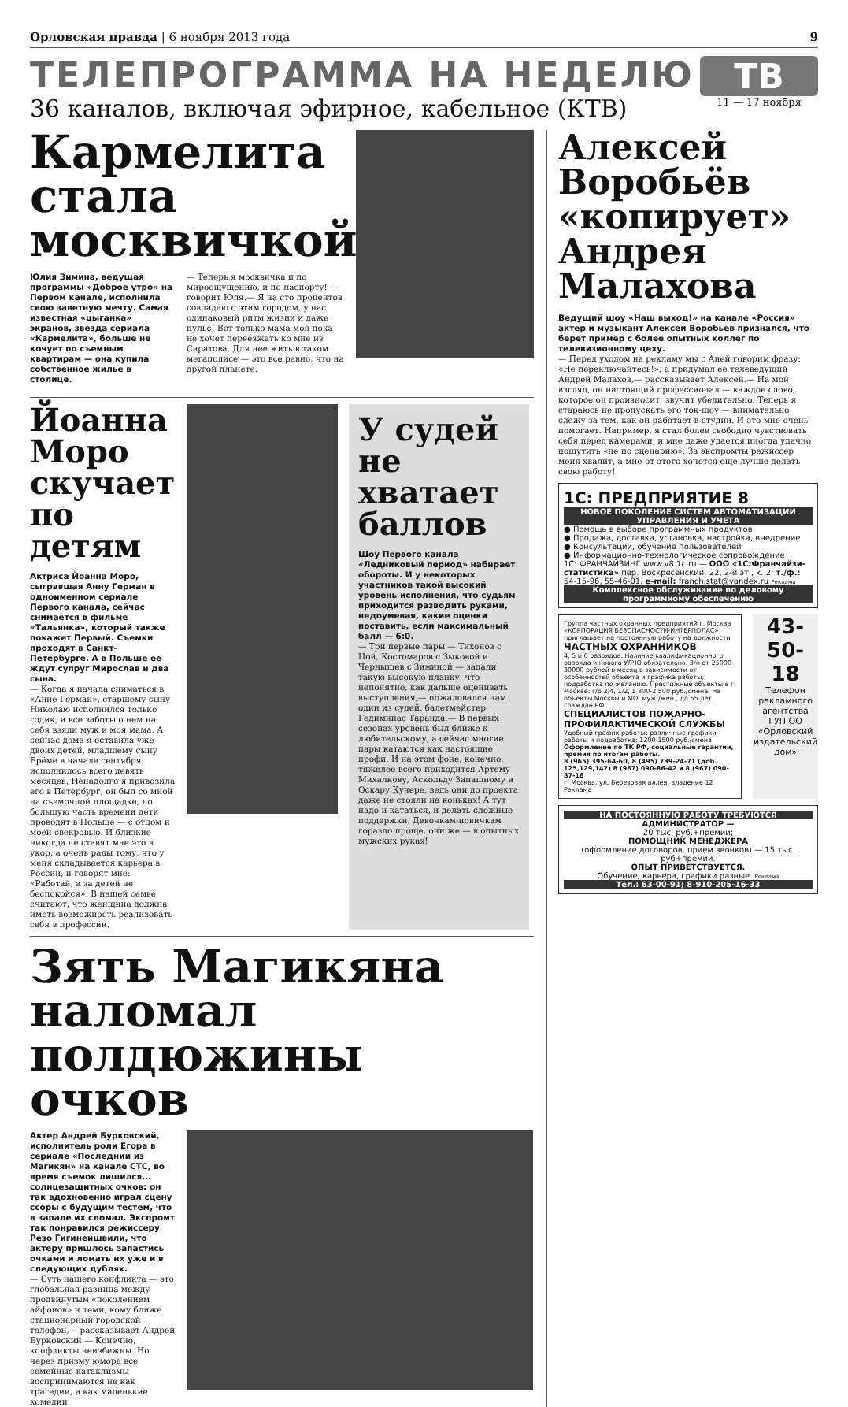Орловская правда | 6 ноября 2013 года 9
ТЕЛЕПРОГРАММА НА НЕДЕЛЮ
36 каналов, включая эфирное, кабельное (КТВ)
ТВ
11 — 17 ноября
Кармелита стала москвичкой
Юлия Зимина, ведущая программы «Доброе утро» на Первом канале, исполнила свою заветную мечту. Самая известная «цыганка» экранов, звезда сериала «Кармелита», больше не кочует по съемным квартирам — она купила собственное жилье в столице.
— Теперь я москвичка и по мироощущению, и по паспорту! — говорит Юля.— Я на сто процентов совпадаю с этим городом, у нас одинаковый ритм жизни и даже пульс! Вот только мама моя пока не хочет переезжать ко мне из Саратова. Для нее жить в таком мегаполисе — это все равно, что на другой планете.
Йоанна Моро скучает по детям
Актриса Йоанна Моро, сыгравшая Анну Герман в одноименном сериале Первого канала, сейчас снимается в фильме «Тальянка», который также покажет Первый. Съемки проходят в Санкт-Петербурге. А в Польше ее ждут супруг Мирослав и два сына.
— Когда я начала сниматься в «Анне Герман», старшему сыну Николаю исполнился только годик, и все заботы о нем на себя взяли муж и моя мама. А сейчас дома я оставила уже двоих детей, младшему сыну Ерёме в начале сентября исполнилось всего девять месяцев. Ненадолго я привозила его в Петербург, он был со мной на съемочной площадке, но большую часть времени дети проводят в Польше — с отцом и моей свекровью. И близкие никогда не ставят мне это в укор, а очень рады тому, что у меня складывается карьера в России, и говорят мне: «Работай, а за детей не беспокойся». В нашей семье считают, что женщина должна иметь возможность реализовать себя в профессии.
У судей не хватает баллов
Шоу Первого канала «Ледниковый период» набирает обороты. И у некоторых участников такой высокий уровень исполнения, что судьям приходится разводить руками, недоумевая, какие оценки поставить, если максимальный балл — 6:0.
— Три первые пары — Тихонов с Цой, Костомаров с Зыковой и Чернышев с Зиминой — задали такую высокую планку, что непонятно, как дальше оценивать выступления,— пожаловался нам один из судей, балетмейстер Гедиминас Таранда.— В первых сезонах уровень был ближе к любительскому, а сейчас многие пары катаются как настоящие профи. И на этом фоне, конечно, тяжелее всего приходится Артему Михалкову, Аскольду Запашному и Оскару Кучере, ведь они до проекта даже не стояли на коньках! А тут надо и кататься, и делать сложные поддержки. Девочкам-новичкам гораздо проще, они же — в опытных мужских руках!
Зять Магикяна наломал полдюжины очков
Актер Андрей Бурковский, исполнитель роли Егора в сериале «Последний из Магикян» на канале СТС, во время съемок лишился... солнцезащитных очков: он так вдохновенно играл сцену ссоры с будущим тестем, что в запале их сломал. Экспромт так понравился режиссеру Резо Гигинеишвили, что актеру пришлось запастись очками и ломать их уже и в следующих дублях.
— Суть нашего конфликта — это глобальная разница между продвинутым «поколением айфонов» и теми, кому ближе стационарный городской телефон,— рассказывает Андрей Бурковский.— Конечно, конфликты неизбежны. Но через призму юмора все семейные катаклизмы воспринимаются не как трагедии, а как маленькие комедии.
Алексей Воробьёв «копирует» Андрея Малахова
Ведущий шоу «Наш выход!» на канале «Россия» актер и музыкант Алексей Воробьев признался, что берет пример с более опытных коллег по телевизионному цеху.
— Перед уходом на рекламу мы с Аней говорим фразу: «Не переключайтесь!», а придумал ее телеведущий Андрей Малахов,— рассказывает Алексей.— На мой взгляд, он настоящий профессионал — каждое слово, которое он произносит, звучит убедительно. Теперь я стараюсь не пропускать его ток-шоу — внимательно слежу за тем, как он работает в студии. И это мне очень помогает. Например, я стал более свободно чувствовать себя перед камерами, и мне даже удается иногда удачно пошутить «не по сценарию». За экспромты режиссер меня хвалит, а мне от этого хочется еще лучше делать свою работу!
1С: ПРЕДПРИЯТИЕ 8
НОВОЕ ПОКОЛЕНИЕ СИСТЕМ АВТОМАТИЗАЦИИ УПРАВЛЕНИЯ И УЧЕТА
● Помощь в выборе программных продуктов
● Продажа, доставка, установка, настройка, внедрение
● Консультации, обучение пользователей
● Информационно-технологическое сопровождение
1С: ФРАНЧАЙЗИНГ www.v8.1c.ru — ООО «1С:Франчайзи-статистика» пер. Воскресенский, 22, 2-й эт., к. 2; т./ф.: 54-15-96, 55-46-01. e-mail: franch.stat@yandex.ru Реклама
Комплексное обслуживание по деловому программному обеспечению
Группа частных охранных предприятий г. Москва «КОРПОРАЦИЯ БЕЗОПАСНОСТИ-ИНТЕРПОЛАС» приглашает на постоянную работу на должности
ЧАСТНЫХ ОХРАННИКОВ
4, 5 и 6 разрядов. Наличие квалификационного разряда и нового УЛЧО обязательно. З/п от 25000-30000 рублей в месяц в зависимости от особенностей объекта и графика работы, подработка по желанию. Престижные объекты в г. Москве: г/р 2/4, 1/2, 1 800-2 500 руб./смена. На объекты Москвы и МО, муж./жен., до 65 лет, граждан РФ.
СПЕЦИАЛИСТОВ ПОЖАРНО-ПРОФИЛАКТИЧЕСКОЙ СЛУЖБЫ
Удобный график работы: различные графики работы и подработка; 1200-1500 руб./смена
Оформление по ТК РФ, социальные гарантии, премия по итогам работы.
8 (965) 395-64-60, 8 (495) 739-24-71 (доб. 125,129,147) 8 (967) 090-86-42 и 8 (967) 090-87-18
г. Москва, ул. Березовая аллея, владение 12 Реклама
43-50-18
Телефон рекламного агентства ГУП ОО «Орловский издательский дом»
НА ПОСТОЯННУЮ РАБОТУ ТРЕБУЮТСЯ
АДМИНИСТРАТОР —
20 тыс. руб.+премии;
ПОМОЩНИК МЕНЕДЖЕРА
(оформление договоров, прием звонков) — 15 тыс. руб+премии.
ОПЫТ ПРИВЕТСТВУЕТСЯ.
Обучение, карьера, графики разные. Реклама
Тел.: 63-00-91; 8-910-205-16-33